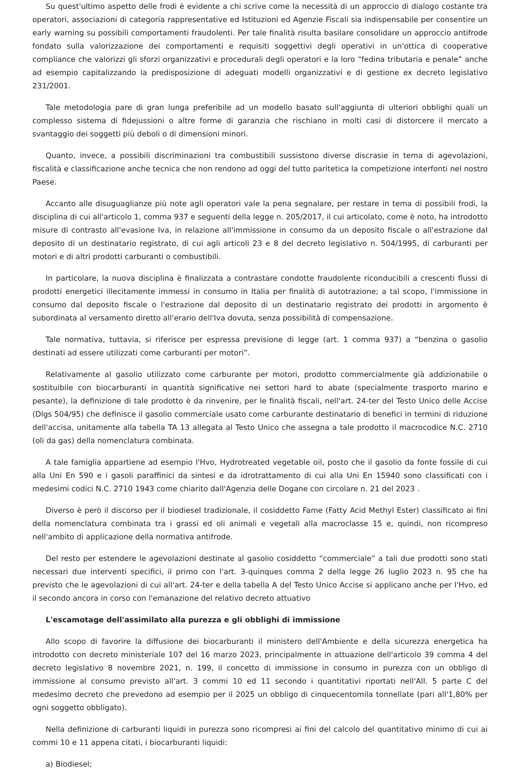Su quest'ultimo aspetto delle frodi è evidente a chi scrive come la necessità di un approccio di dialogo costante tra operatori, associazioni di categoria rappresentative ed Istituzioni ed Agenzie Fiscali sia indispensabile per consentire un early warning su possibili comportamenti fraudolenti. Per tale finalità risulta basilare consolidare un approccio antifrode fondato sulla valorizzazione dei comportamenti e requisiti soggettivi degli operativi in un'ottica di cooperative compliance che valorizzi gli sforzi organizzativi e procedurali degli operatori e la loro “fedina tributaria e penale” anche ad esempio capitalizzando la predisposizione di adeguati modelli organizzativi e di gestione ex decreto legislativo 231/2001.
Tale metodologia pare di gran lunga preferibile ad un modello basato sull'aggiunta di ulteriori obblighi quali un complesso sistema di fidejussioni o altre forme di garanzia che rischiano in molti casi di distorcere il mercato a svantaggio dei soggetti più deboli o di dimensioni minori.
Quanto, invece, a possibili discriminazioni tra combustibili sussistono diverse discrasie in tema di agevolazioni, fiscalità e classificazione anche tecnica che non rendono ad oggi del tutto paritetica la competizione interfonti nel nostro Paese.
Accanto alle disuguaglianze più note agli operatori vale la pena segnalare, per restare in tema di possibili frodi, la disciplina di cui all'articolo 1, comma 937 e seguenti della legge n. 205/2017, il cui articolato, come è noto, ha introdotto misure di contrasto all'evasione Iva, in relazione all'immissione in consumo da un deposito fiscale o all'estrazione dal deposito di un destinatario registrato, di cui agli articoli 23 e 8 del decreto legislativo n. 504/1995, di carburanti per motori e di altri prodotti carburanti o combustibili.
In particolare, la nuova disciplina è finalizzata a contrastare condotte fraudolente riconducibili a crescenti flussi di prodotti energetici illecitamente immessi in consumo in Italia per finalità di autotrazione; a tal scopo, l'immissione in consumo dal deposito fiscale o l'estrazione dal deposito di un destinatario registrato dei prodotti in argomento è subordinata al versamento diretto all'erario dell'Iva dovuta, senza possibilità di compensazione.
Tale normativa, tuttavia, si riferisce per espressa previsione di legge (art. 1 comma 937) a “benzina o gasolio destinati ad essere utilizzati come carburanti per motori”.
Relativamente al gasolio utilizzato come carburante per motori, prodotto commercialmente già addizionabile o sostituibile con biocarburanti in quantità significative nei settori hard to abate (specialmente trasporto marino e pesante), la definizione di tale prodotto è da rinvenire, per le finalità fiscali, nell'art. 24-ter del Testo Unico delle Accise (Dlgs 504/95) che definisce il gasolio commerciale usato come carburante destinatario di benefici in termini di riduzione dell'accisa, unitamente alla tabella TA 13 allegata al Testo Unico che assegna a tale prodotto il macrocodice N.C. 2710 (oli da gas) della nomenclatura combinata.
A tale famiglia appartiene ad esempio l'Hvo, Hydrotreated vegetable oil, posto che il gasolio da fonte fossile di cui alla Uni En 590 e i gasoli paraffinici da sintesi e da idrotrattamento di cui alla Uni En 15940 sono classificati con i medesimi codici N.C. 2710 1943 come chiarito dall'Agenzia delle Dogane con circolare n. 21 del 2023 .
Diverso è però il discorso per il biodiesel tradizionale, il cosiddetto Fame (Fatty Acid Methyl Ester) classificato ai fini della nomenclatura combinata tra i grassi ed oli animali e vegetali alla macroclasse 15 e, quindi, non ricompreso nell'ambito di applicazione della normativa antifrode.
Del resto per estendere le agevolazioni destinate al gasolio cosiddetto “commerciale” a tali due prodotti sono stati necessari due interventi specifici, il primo con l'art. 3-quinques comma 2 della legge 26 luglio 2023 n. 95 che ha previsto che le agevolazioni di cui all'art. 24-ter e della tabella A del Testo Unico Accise si applicano anche per l'Hvo, ed il secondo ancora in corso con l'emanazione del relativo decreto attuativo
L'escamotage dell'assimilato alla purezza e gli obblighi di immissione
Allo scopo di favorire la diffusione dei biocarburanti il ministero dell'Ambiente e della sicurezza energetica ha introdotto con decreto ministeriale 107 del 16 marzo 2023, principalmente in attuazione dell'articolo 39 comma 4 del decreto legislativo 8 novembre 2021, n. 199, il concetto di immissione in consumo in purezza con un obbligo di immissione al consumo previsto all'art. 3 commi 10 ed 11 secondo i quantitativi riportati nell'All. 5 parte C del medesimo decreto che prevedono ad esempio per il 2025 un obbligo di cinquecentomila tonnellate (pari all'1,80% per ogni soggetto obbligato).
Nella definizione di carburanti liquidi in purezza sono ricompresi ai fini del calcolo del quantitativo minimo di cui ai commi 10 e 11 appena citati, i biocarburanti liquidi:
a) Biodiesel;